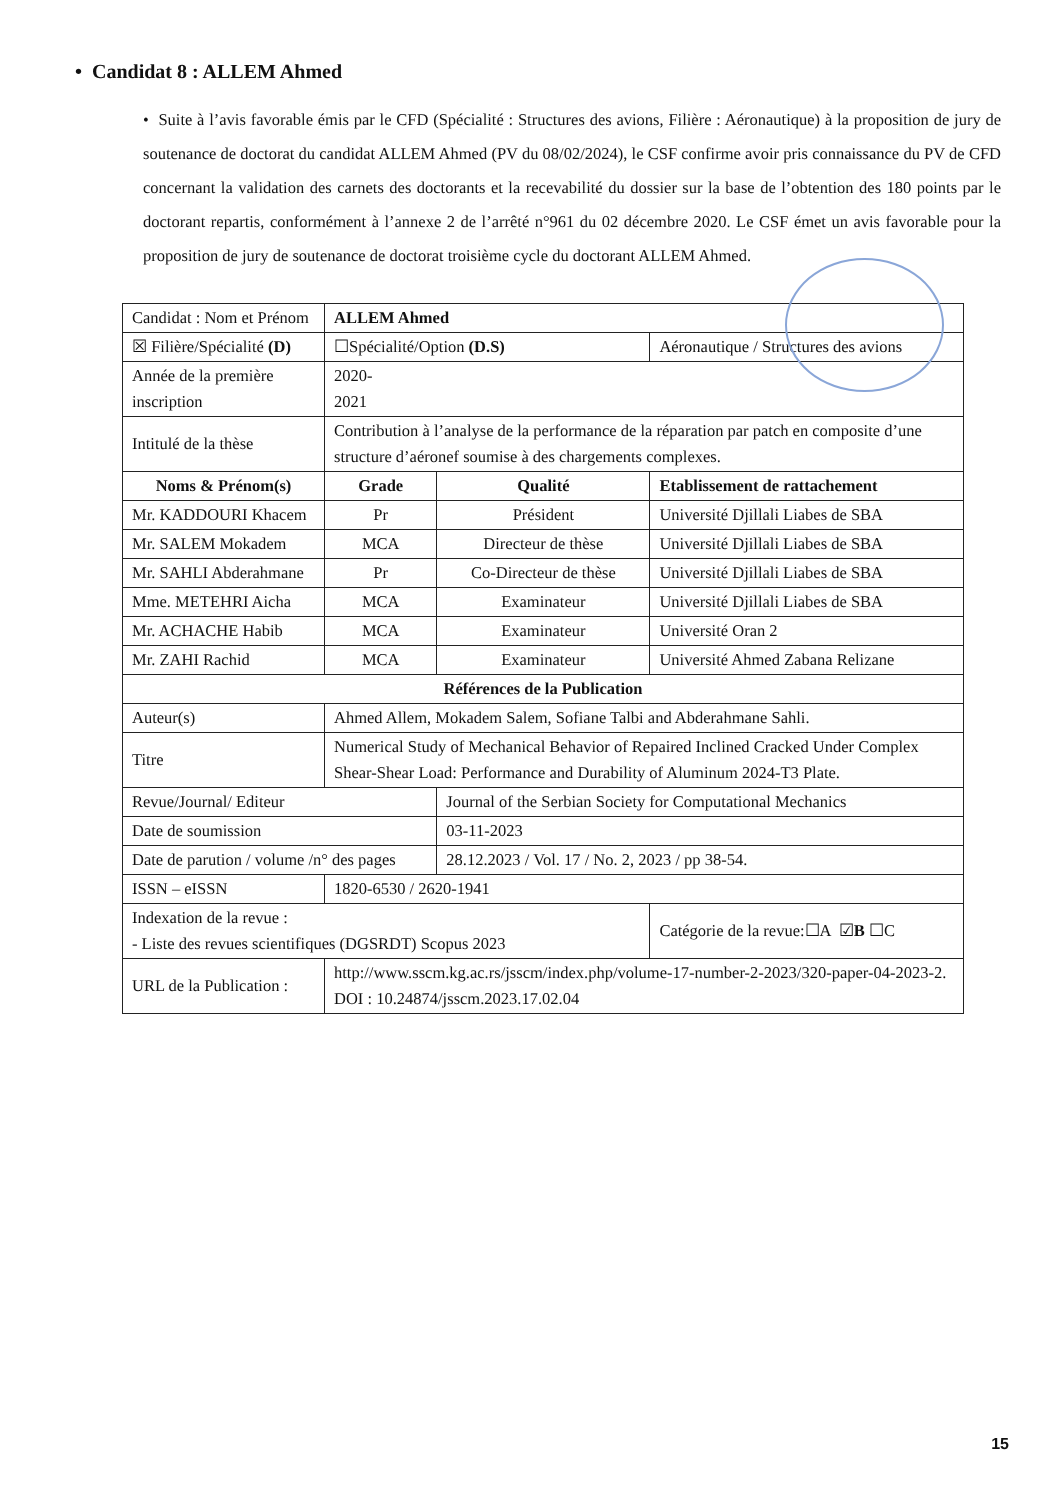• Candidat 8 : ALLEM Ahmed
• Suite à l’avis favorable émis par le CFD (Spécialité : Structures des avions, Filière : Aéronautique) à la proposition de jury de soutenance de doctorat du candidat ALLEM Ahmed (PV du 08/02/2024), le CSF confirme avoir pris connaissance du PV de CFD concernant la validation des carnets des doctorants et la recevabilité du dossier sur la base de l’obtention des 180 points par le doctorant repartis, conformément à l’annexe 2 de l’arrêté n°961 du 02 décembre 2020. Le CSF émet un avis favorable pour la proposition de jury de soutenance de doctorat troisième cycle du doctorant ALLEM Ahmed.
| Candidat : Nom et Prénom | ALLEM Ahmed | | |
| ☒ Filière/Spécialité (D) | ☐Spécialité/Option (D.S) | | Aéronautique / Structures des avions |
| Année de la première inscription | 2020- 2021 | | |
| Intitulé de la thèse | Contribution à l’analyse de la performance de la réparation par patch en composite d’une structure d’aéronef soumise à des chargements complexes. | | |
| Noms & Prénom(s) | Grade | Qualité | Etablissement de rattachement |
| Mr. KADDOURI Khacem | Pr | Président | Université Djillali Liabes de SBA |
| Mr. SALEM Mokadem | MCA | Directeur de thèse | Université Djillali Liabes de SBA |
| Mr. SAHLI Abderahmane | Pr | Co-Directeur de thèse | Université Djillali Liabes de SBA |
| Mme. METEHRI Aicha | MCA | Examinateur | Université Djillali Liabes de SBA |
| Mr. ACHACHE Habib | MCA | Examinateur | Université Oran 2 |
| Mr. ZAHI Rachid | MCA | Examinateur | Université Ahmed Zabana Relizane |
| Références de la Publication | | | |
| Auteur(s) | Ahmed Allem, Mokadem Salem, Sofiane Talbi and Abderahmane Sahli. | | |
| Titre | Numerical Study of Mechanical Behavior of Repaired Inclined Cracked Under Complex Shear-Shear Load: Performance and Durability of Aluminum 2024-T3 Plate. | | |
| Revue/Journal/ Editeur | | Journal of the Serbian Society for Computational Mechanics | |
| Date de soumission | | 03-11-2023 | |
| Date de parution / volume /n° des pages | | 28.12.2023 / Vol. 17 / No. 2, 2023 / pp 38-54. | |
| ISSN – eISSN | 1820-6530 / 2620-1941 | | |
| Indexation de la revue : - Liste des revues scientifiques (DGSRDT) Scopus 2023 | | | Catégorie de la revue:☐A ☑ B ☐C |
| URL de la Publication : | http://www.sscm.kg.ac.rs/jsscm/index.php/volume-17-number-2-2023/320-paper-04-2023-2. DOI : 10.24874/jsscm.2023.17.02.04 | | |
15